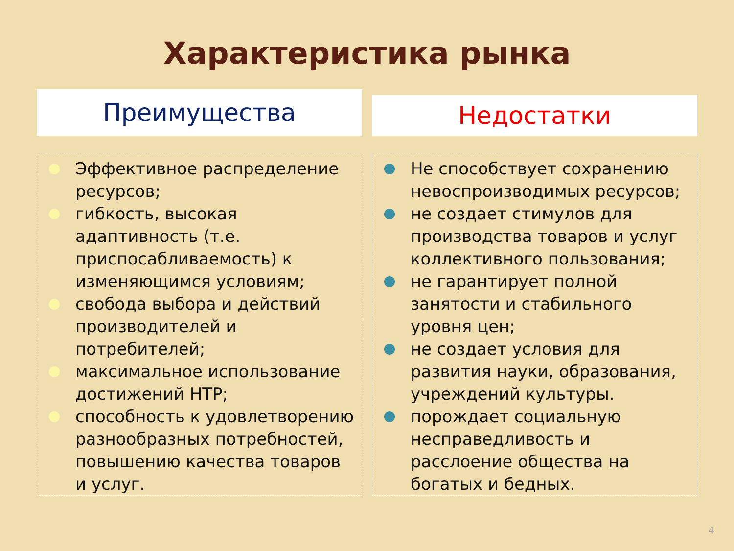Характеристика рынка
Преимущества
Эффективное распределение ресурсов;
гибкость, высокая адаптивность (т.е. приспосабливаемость) к изменяющимся условиям;
свобода выбора и действий производителей и потребителей;
максимальное использование достижений НТР;
способность к удовлетворению разнообразных потребностей, повышению качества товаров и услуг.
Недостатки
Не способствует сохранению невоспроизводимых ресурсов;
не создает стимулов для производства товаров и услуг коллективного пользования;
не гарантирует полной занятости и стабильного уровня цен;
не создает условия для развития науки, образования, учреждений культуры.
порождает социальную несправедливость и расслоение общества на богатых и бедных.
4